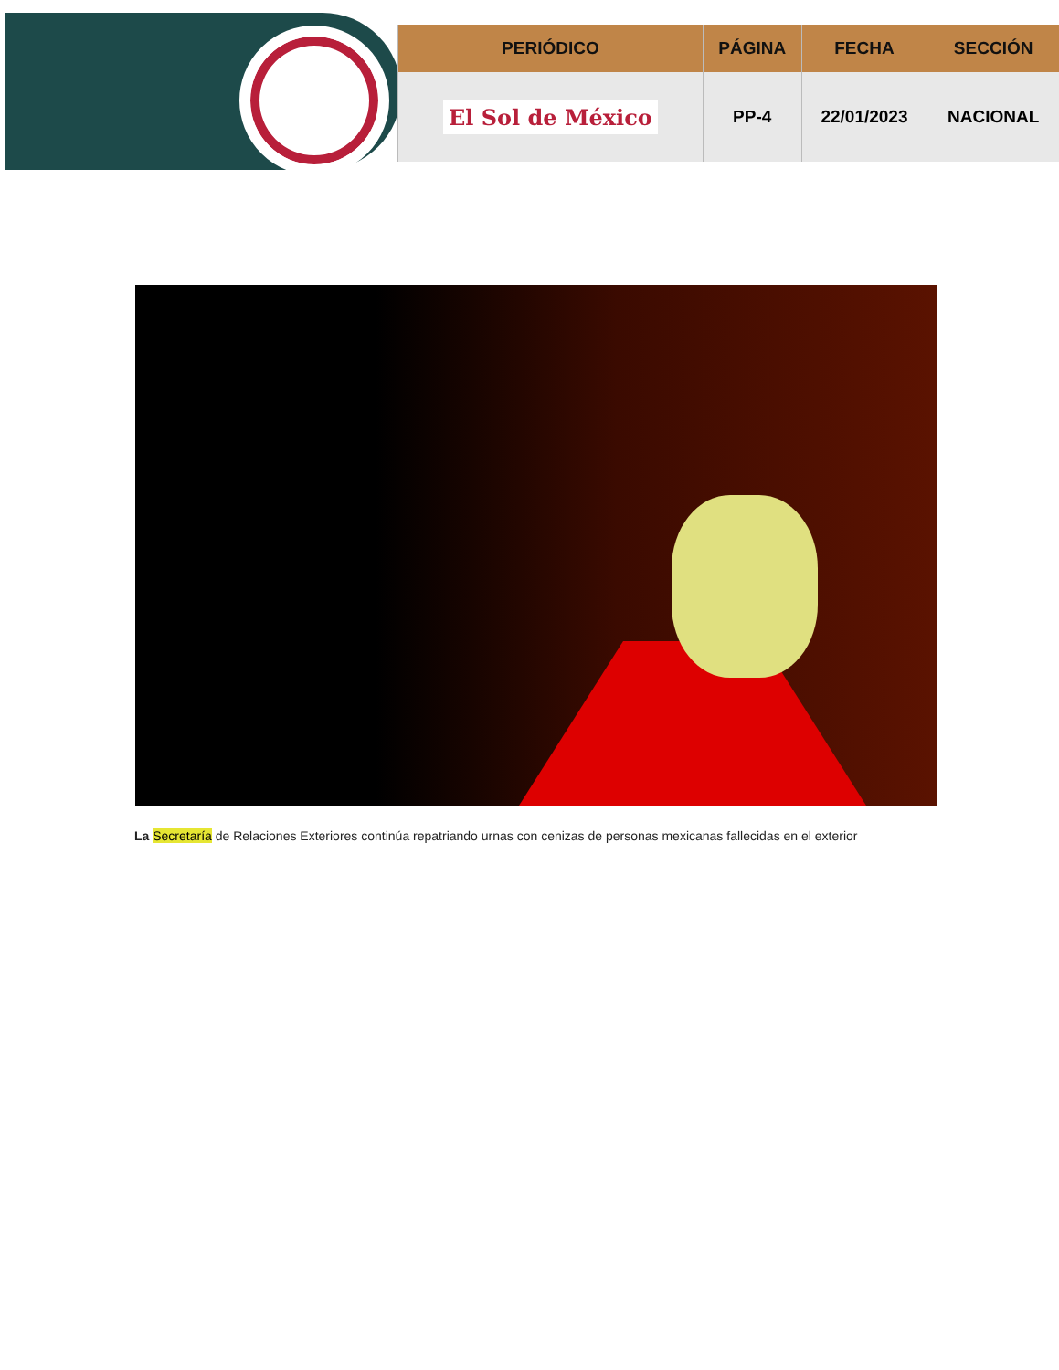| PERIÓDICO | PÁGINA | FECHA | SECCIÓN |
| --- | --- | --- | --- |
| El Sol de México | PP-4 | 22/01/2023 | NACIONAL |
La Secretaría de Relaciones Exteriores continúa repatriando urnas con cenizas de personas mexicanas fallecidas en el exterior